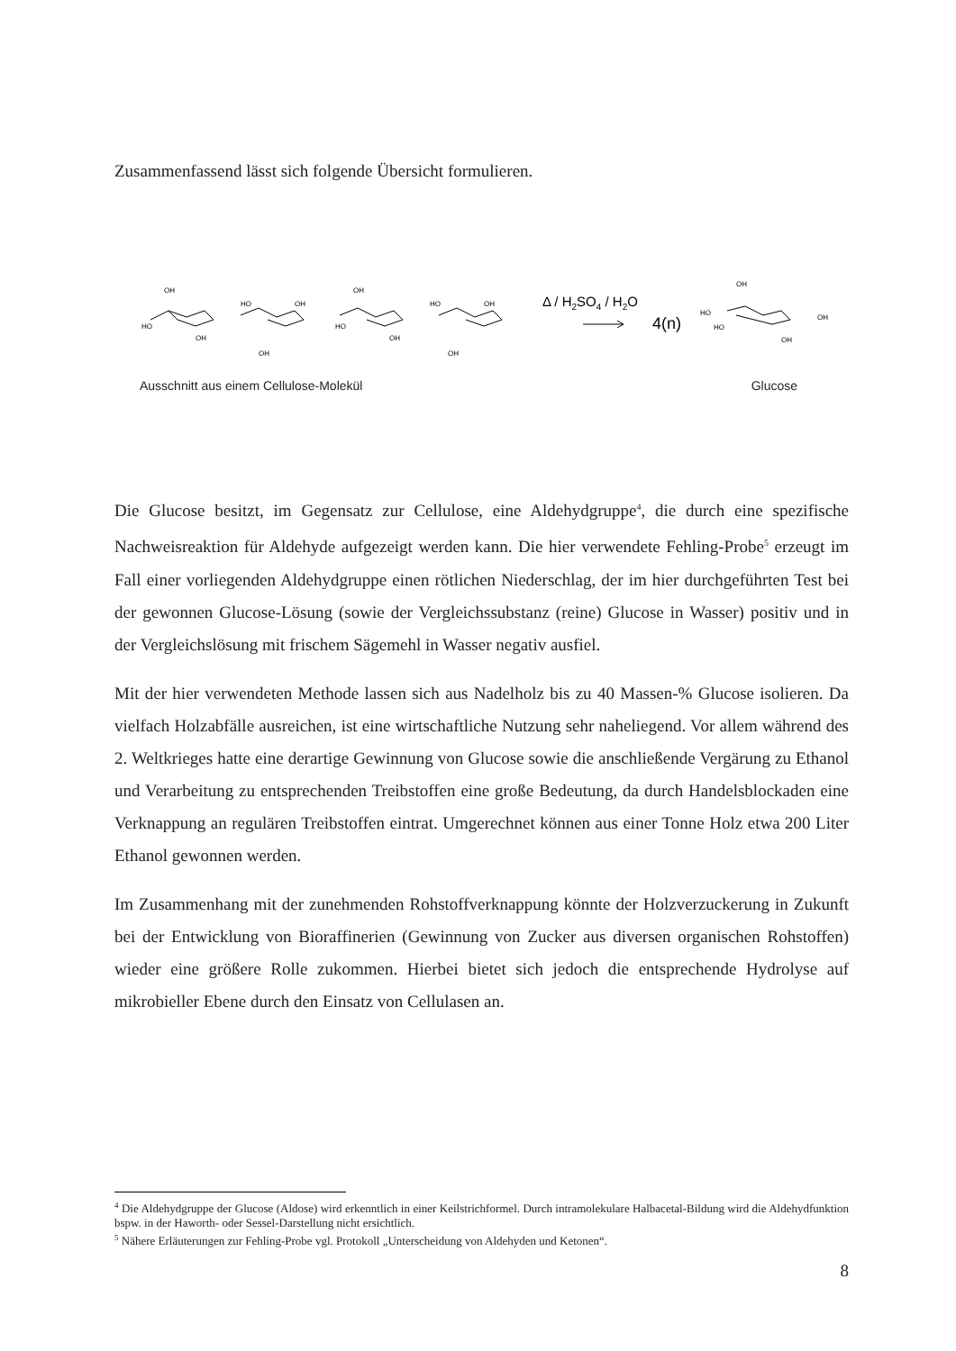Zusammenfassend lässt sich folgende Übersicht formulieren.
OH
HO
OH
OH
HO
OH
OH
HO
OH
OH
HO
OH
OH
HO
HO
OH
OH
Δ / H2SO4 / H2O
4(n)
Ausschnitt aus einem Cellulose-Molekül Glucose
Die Glucose besitzt, im Gegensatz zur Cellulose, eine Aldehydgruppe<sup>4</sup>, die durch eine spezifische Nachweisreaktion für Aldehyde aufgezeigt werden kann. Die hier verwendete Fehling-Probe<sup>5</sup> erzeugt im Fall einer vorliegenden Aldehydgruppe einen rötlichen Niederschlag, der im hier durchgeführten Test bei der gewonnen Glucose-Lösung (sowie der Vergleichssubstanz (reine) Glucose in Wasser) positiv und in der Vergleichslösung mit frischem Sägemehl in Wasser negativ ausfiel.
Mit der hier verwendeten Methode lassen sich aus Nadelholz bis zu 40 Massen-% Glucose isolieren. Da vielfach Holzabfälle ausreichen, ist eine wirtschaftliche Nutzung sehr naheliegend. Vor allem während des 2. Weltkrieges hatte eine derartige Gewinnung von Glucose sowie die anschließende Vergärung zu Ethanol und Verarbeitung zu entsprechenden Treibstoffen eine große Bedeutung, da durch Handelsblockaden eine Verknappung an regulären Treibstoffen eintrat. Umgerechnet können aus einer Tonne Holz etwa 200 Liter Ethanol gewonnen werden.
Im Zusammenhang mit der zunehmenden Rohstoffverknappung könnte der Holzverzuckerung in Zukunft bei der Entwicklung von Bioraffinerien (Gewinnung von Zucker aus diversen organischen Rohstoffen) wieder eine größere Rolle zukommen. Hierbei bietet sich jedoch die entsprechende Hydrolyse auf mikrobieller Ebene durch den Einsatz von Cellulasen an.
<sup>4</sup> Die Aldehydgruppe der Glucose (Aldose) wird erkenntlich in einer Keilstrichformel. Durch intramolekulare Halbacetal-Bildung wird die Aldehydfunktion bspw. in der Haworth- oder Sessel-Darstellung nicht ersichtlich.
<sup>5</sup> Nähere Erläuterungen zur Fehling-Probe vgl. Protokoll „Unterscheidung von Aldehyden und Ketonen“.
8